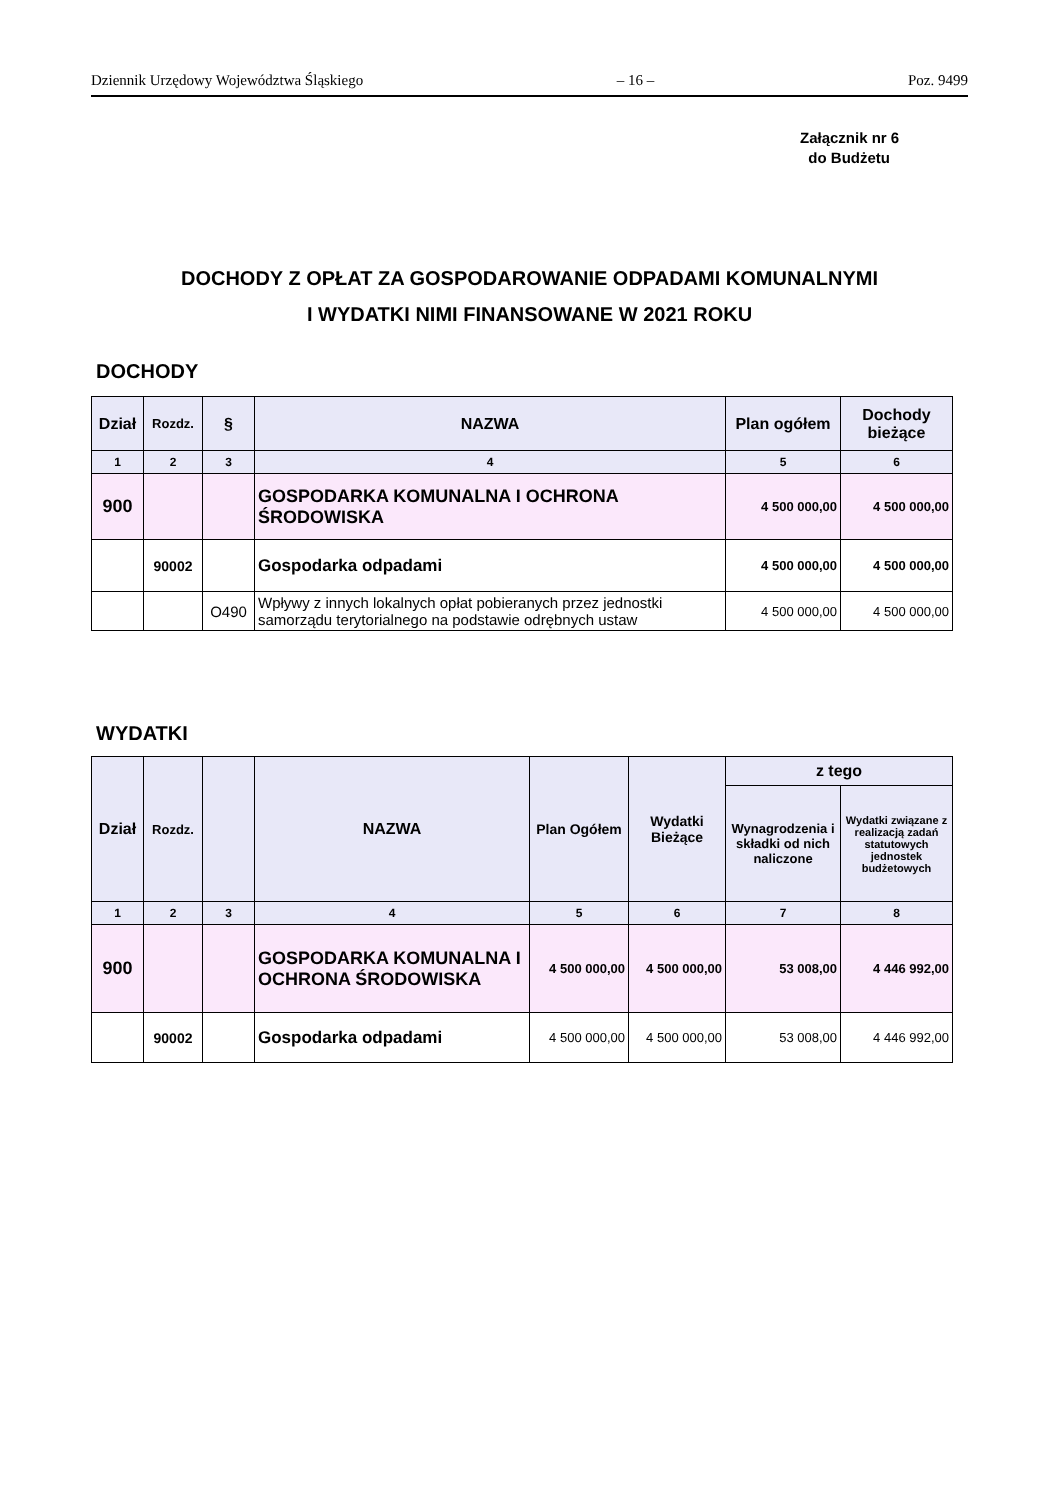Dziennik Urzędowy Województwa Śląskiego – 16 – Poz. 9499
Załącznik nr 6
do Budżetu
DOCHODY Z OPŁAT ZA GOSPODAROWANIE ODPADAMI KOMUNALNYMI
I WYDATKI NIMI FINANSOWANE W 2021 ROKU
DOCHODY
| Dział | Rozdz. | § | NAZWA | Plan ogółem | Dochody bieżące |
| --- | --- | --- | --- | --- | --- |
| 1 | 2 | 3 | 4 | 5 | 6 |
| 900 | | | GOSPODARKA KOMUNALNA I OCHRONA ŚRODOWISKA | 4 500 000,00 | 4 500 000,00 |
| | 90002 | | Gospodarka odpadami | 4 500 000,00 | 4 500 000,00 |
| | | O490 | Wpływy z innych lokalnych opłat pobieranych przez jednostki samorządu terytorialnego na podstawie odrębnych ustaw | 4 500 000,00 | 4 500 000,00 |
WYDATKI
| Dział | Rozdz. | | NAZWA | Plan Ogółem | Wydatki Bieżące | z tego | |
| --- | --- | --- | --- | --- | --- | --- | --- |
| | | | | | | Wynagrodzenia i składki od nich naliczone | Wydatki związane z realizacją zadań statutowych jednostek budżetowych |
| 1 | 2 | 3 | 4 | 5 | 6 | 7 | 8 |
| 900 | | | GOSPODARKA KOMUNALNA I OCHRONA ŚRODOWISKA | 4 500 000,00 | 4 500 000,00 | 53 008,00 | 4 446 992,00 |
| | 90002 | | Gospodarka odpadami | 4 500 000,00 | 4 500 000,00 | 53 008,00 | 4 446 992,00 |